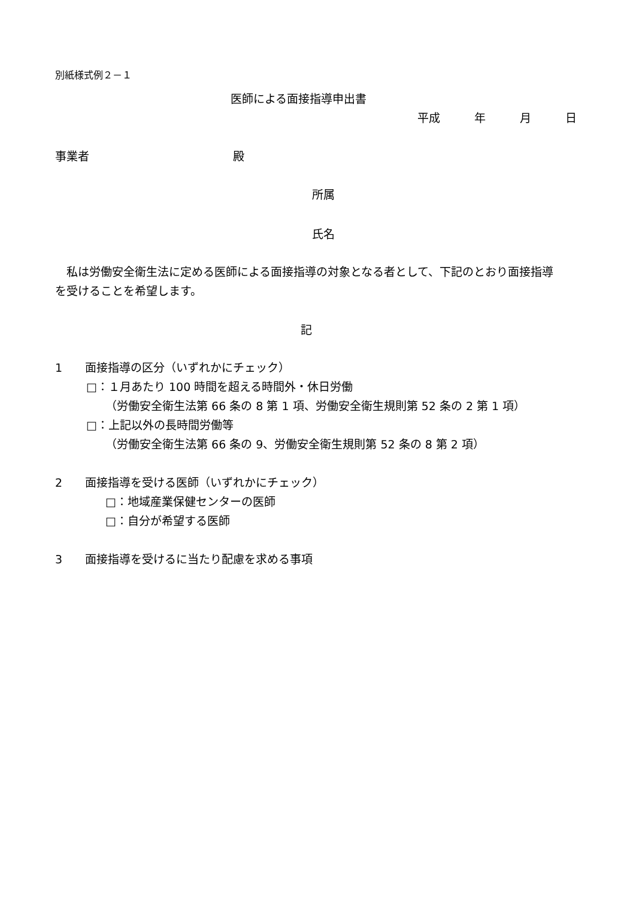別紙様式例２－１
医師による面接指導申出書
平成　　　年　　　月　　　日
事業者 殿
所属
氏名
　私は労働安全衛生法に定める医師による面接指導の対象となる者として、下記のとおり面接指導を受けることを希望します。
記
1　　面接指導の区分（いずれかにチェック）
□：１月あたり 100 時間を超える時間外・休日労働
（労働安全衛生法第 66 条の 8 第 1 項、労働安全衛生規則第 52 条の 2 第 1 項）
□：上記以外の長時間労働等
（労働安全衛生法第 66 条の 9、労働安全衛生規則第 52 条の 8 第 2 項）
2　　面接指導を受ける医師（いずれかにチェック）
□：地域産業保健センターの医師
□：自分が希望する医師
3　　面接指導を受けるに当たり配慮を求める事項